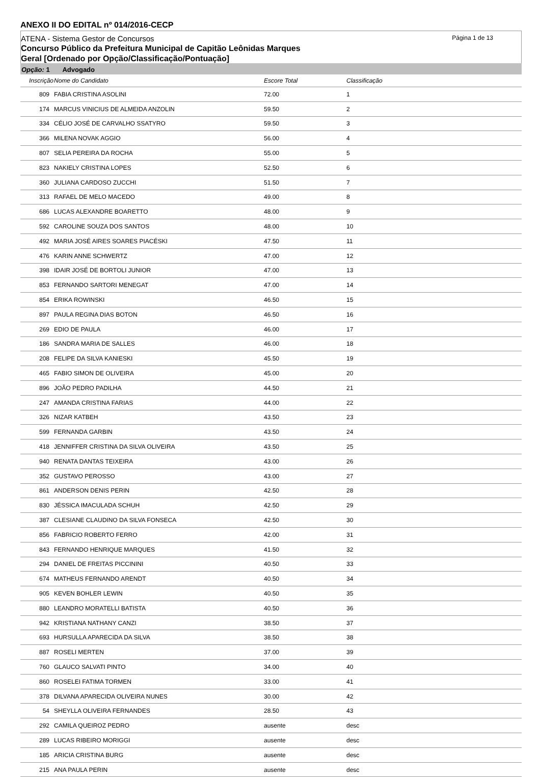ANEXO II DO EDITAL nº 014/2016-CECP
Página 1 de 13
ATENA - Sistema Gestor de Concursos
Concurso Público da Prefeitura Municipal de Capitão Leônidas Marques
Geral [Ordenado por Opção/Classificação/Pontuação]
Opção: 1 Advogado
| Inscrição | Nome do Candidato | Escore Total | Classificação |
| --- | --- | --- | --- |
| 809 | FABIA CRISTINA ASOLINI | 72.00 | 1 |
| 174 | MARCUS VINICIUS DE ALMEIDA ANZOLIN | 59.50 | 2 |
| 334 | CÉLIO JOSÉ DE CARVALHO SSATYRO | 59.50 | 3 |
| 366 | MILENA NOVAK AGGIO | 56.00 | 4 |
| 807 | SELIA PEREIRA DA ROCHA | 55.00 | 5 |
| 823 | NAKIELY CRISTINA LOPES | 52.50 | 6 |
| 360 | JULIANA CARDOSO ZUCCHI | 51.50 | 7 |
| 313 | RAFAEL DE MELO MACEDO | 49.00 | 8 |
| 686 | LUCAS ALEXANDRE BOARETTO | 48.00 | 9 |
| 592 | CAROLINE SOUZA DOS SANTOS | 48.00 | 10 |
| 492 | MARIA JOSÉ AIRES SOARES PIACÉSKI | 47.50 | 11 |
| 476 | KARIN ANNE SCHWERTZ | 47.00 | 12 |
| 398 | IDAIR JOSÉ DE BORTOLI JUNIOR | 47.00 | 13 |
| 853 | FERNANDO SARTORI MENEGAT | 47.00 | 14 |
| 854 | ERIKA ROWINSKI | 46.50 | 15 |
| 897 | PAULA REGINA DIAS BOTON | 46.50 | 16 |
| 269 | EDIO DE PAULA | 46.00 | 17 |
| 186 | SANDRA MARIA DE SALLES | 46.00 | 18 |
| 208 | FELIPE DA SILVA KANIESKI | 45.50 | 19 |
| 465 | FABIO SIMON DE OLIVEIRA | 45.00 | 20 |
| 896 | JOÃO PEDRO PADILHA | 44.50 | 21 |
| 247 | AMANDA CRISTINA FARIAS | 44.00 | 22 |
| 326 | NIZAR KATBEH | 43.50 | 23 |
| 599 | FERNANDA GARBIN | 43.50 | 24 |
| 418 | JENNIFFER CRISTINA DA SILVA OLIVEIRA | 43.50 | 25 |
| 940 | RENATA DANTAS TEIXEIRA | 43.00 | 26 |
| 352 | GUSTAVO PEROSSO | 43.00 | 27 |
| 861 | ANDERSON DENIS PERIN | 42.50 | 28 |
| 830 | JÉSSICA IMACULADA SCHUH | 42.50 | 29 |
| 387 | CLESIANE CLAUDINO DA SILVA FONSECA | 42.50 | 30 |
| 856 | FABRICIO ROBERTO FERRO | 42.00 | 31 |
| 843 | FERNANDO HENRIQUE MARQUES | 41.50 | 32 |
| 294 | DANIEL DE FREITAS PICCININI | 40.50 | 33 |
| 674 | MATHEUS FERNANDO ARENDT | 40.50 | 34 |
| 905 | KEVEN BOHLER LEWIN | 40.50 | 35 |
| 880 | LEANDRO MORATELLI BATISTA | 40.50 | 36 |
| 942 | KRISTIANA NATHANY CANZI | 38.50 | 37 |
| 693 | HURSULLA APARECIDA DA SILVA | 38.50 | 38 |
| 887 | ROSELI MERTEN | 37.00 | 39 |
| 760 | GLAUCO SALVATI PINTO | 34.00 | 40 |
| 860 | ROSELEI FATIMA TORMEN | 33.00 | 41 |
| 378 | DILVANA APARECIDA OLIVEIRA NUNES | 30.00 | 42 |
| 54 | SHEYLLA OLIVEIRA FERNANDES | 28.50 | 43 |
| 292 | CAMILA QUEIROZ PEDRO | ausente | desc |
| 289 | LUCAS RIBEIRO MORIGGI | ausente | desc |
| 185 | ARICIA CRISTINA BURG | ausente | desc |
| 215 | ANA PAULA PERIN | ausente | desc |